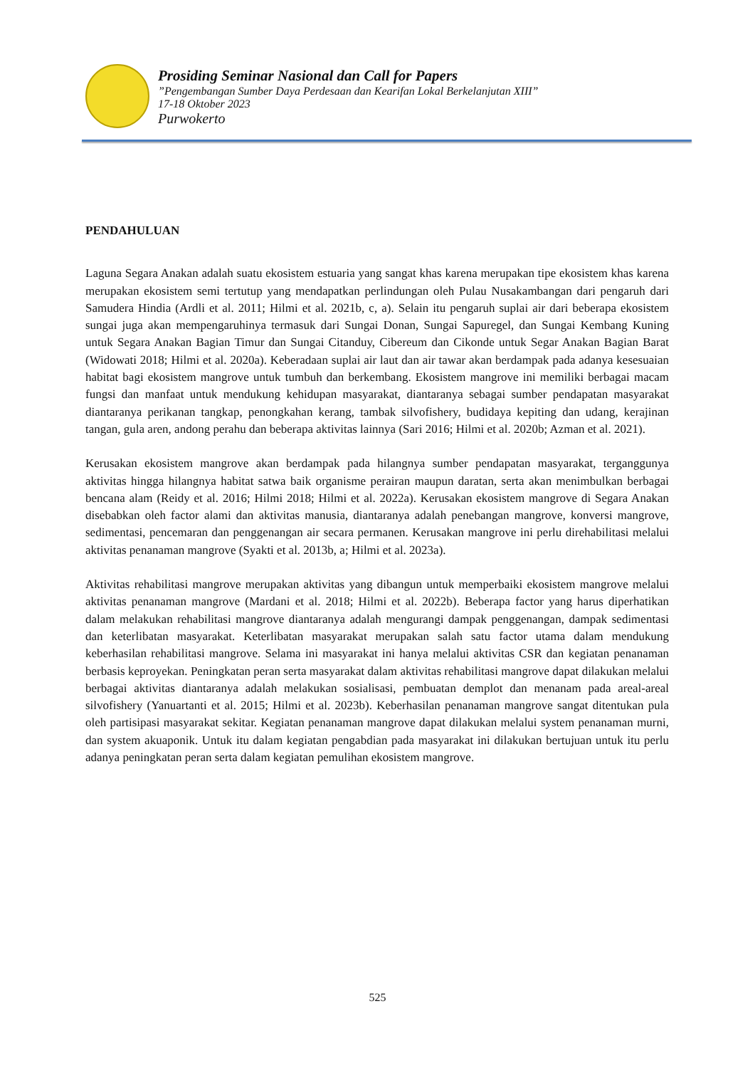Prosiding Seminar Nasional dan Call for Papers
”Pengembangan Sumber Daya Perdesaan dan Kearifan Lokal Berkelanjutan XIII”
17-18 Oktober 2023
Purwokerto
PENDAHULUAN
Laguna Segara Anakan adalah suatu ekosistem estuaria yang sangat khas karena merupakan tipe ekosistem khas karena merupakan ekosistem semi tertutup yang mendapatkan perlindungan oleh Pulau Nusakambangan dari pengaruh dari Samudera Hindia (Ardli et al. 2011; Hilmi et al. 2021b, c, a). Selain itu pengaruh suplai air dari beberapa ekosistem sungai juga akan mempengaruhinya termasuk dari Sungai Donan, Sungai Sapuregel, dan Sungai Kembang Kuning untuk Segara Anakan Bagian Timur dan Sungai Citanduy, Cibereum dan Cikonde untuk Segar Anakan Bagian Barat (Widowati 2018; Hilmi et al. 2020a). Keberadaan suplai air laut dan air tawar akan berdampak pada adanya kesesuaian habitat bagi ekosistem mangrove untuk tumbuh dan berkembang. Ekosistem mangrove ini memiliki berbagai macam fungsi dan manfaat untuk mendukung kehidupan masyarakat, diantaranya sebagai sumber pendapatan masyarakat diantaranya perikanan tangkap, penongkahan kerang, tambak silvofishery, budidaya kepiting dan udang, kerajinan tangan, gula aren, andong perahu dan beberapa aktivitas lainnya (Sari 2016; Hilmi et al. 2020b; Azman et al. 2021).
Kerusakan ekosistem mangrove akan berdampak pada hilangnya sumber pendapatan masyarakat, terganggunya aktivitas hingga hilangnya habitat satwa baik organisme perairan maupun daratan, serta akan menimbulkan berbagai bencana alam (Reidy et al. 2016; Hilmi 2018; Hilmi et al. 2022a). Kerusakan ekosistem mangrove di Segara Anakan disebabkan oleh factor alami dan aktivitas manusia, diantaranya adalah penebangan mangrove, konversi mangrove, sedimentasi, pencemaran dan penggenangan air secara permanen. Kerusakan mangrove ini perlu direhabilitasi melalui aktivitas penanaman mangrove (Syakti et al. 2013b, a; Hilmi et al. 2023a).
Aktivitas rehabilitasi mangrove merupakan aktivitas yang dibangun untuk memperbaiki ekosistem mangrove melalui aktivitas penanaman mangrove (Mardani et al. 2018; Hilmi et al. 2022b). Beberapa factor yang harus diperhatikan dalam melakukan rehabilitasi mangrove diantaranya adalah mengurangi dampak penggenangan, dampak sedimentasi dan keterlibatan masyarakat. Keterlibatan masyarakat merupakan salah satu factor utama dalam mendukung keberhasilan rehabilitasi mangrove. Selama ini masyarakat ini hanya melalui aktivitas CSR dan kegiatan penanaman berbasis keproyekan. Peningkatan peran serta masyarakat dalam aktivitas rehabilitasi mangrove dapat dilakukan melalui berbagai aktivitas diantaranya adalah melakukan sosialisasi, pembuatan demplot dan menanam pada areal-areal silvofishery (Yanuartanti et al. 2015; Hilmi et al. 2023b). Keberhasilan penanaman mangrove sangat ditentukan pula oleh partisipasi masyarakat sekitar. Kegiatan penanaman mangrove dapat dilakukan melalui system penanaman murni, dan system akuaponik. Untuk itu dalam kegiatan pengabdian pada masyarakat ini dilakukan bertujuan untuk itu perlu adanya peningkatan peran serta dalam kegiatan pemulihan ekosistem mangrove.
525